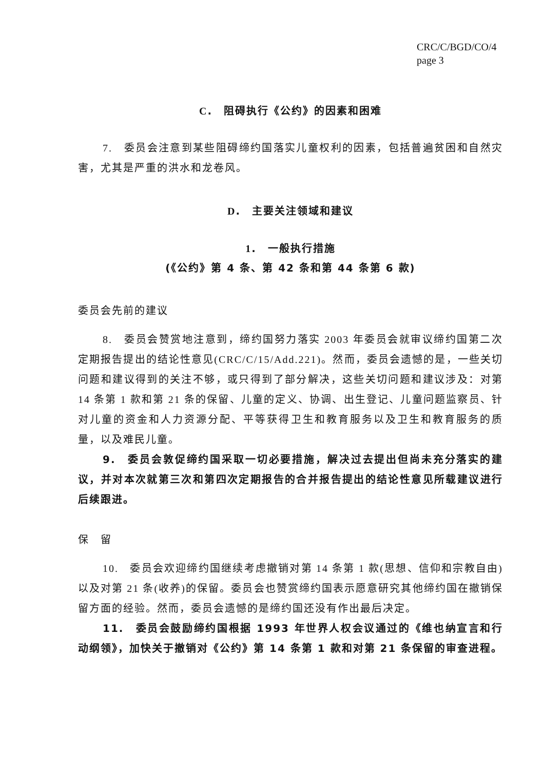CRC/C/BGD/CO/4
page 3
C.　阻碍执行《公约》的因素和困难
7.　委员会注意到某些阻碍缔约国落实儿童权利的因素，包括普遍贫困和自然灾害，尤其是严重的洪水和龙卷风。
D.　主要关注领域和建议
1.　一般执行措施
(《公约》第 4 条、第 42 条和第 44 条第 6 款)
委员会先前的建议
8.　委员会赞赏地注意到，缔约国努力落实 2003 年委员会就审议缔约国第二次定期报告提出的结论性意见(CRC/C/15/Add.221)。然而，委员会遗憾的是，一些关切问题和建议得到的关注不够，或只得到了部分解决，这些关切问题和建议涉及：对第 14 条第 1 款和第 21 条的保留、儿童的定义、协调、出生登记、儿童问题监察员、针对儿童的资金和人力资源分配、平等获得卫生和教育服务以及卫生和教育服务的质量，以及难民儿童。
9.　委员会敦促缔约国采取一切必要措施，解决过去提出但尚未充分落实的建议，并对本次就第三次和第四次定期报告的合并报告提出的结论性意见所载建议进行后续跟进。
保　留
10.　委员会欢迎缔约国继续考虑撤销对第 14 条第 1 款(思想、信仰和宗教自由)以及对第 21 条(收养)的保留。委员会也赞赏缔约国表示愿意研究其他缔约国在撤销保留方面的经验。然而，委员会遗憾的是缔约国还没有作出最后决定。
11.　委员会鼓励缔约国根据 1993 年世界人权会议通过的《维也纳宣言和行动纲领》，加快关于撤销对《公约》第 14 条第 1 款和对第 21 条保留的审查进程。